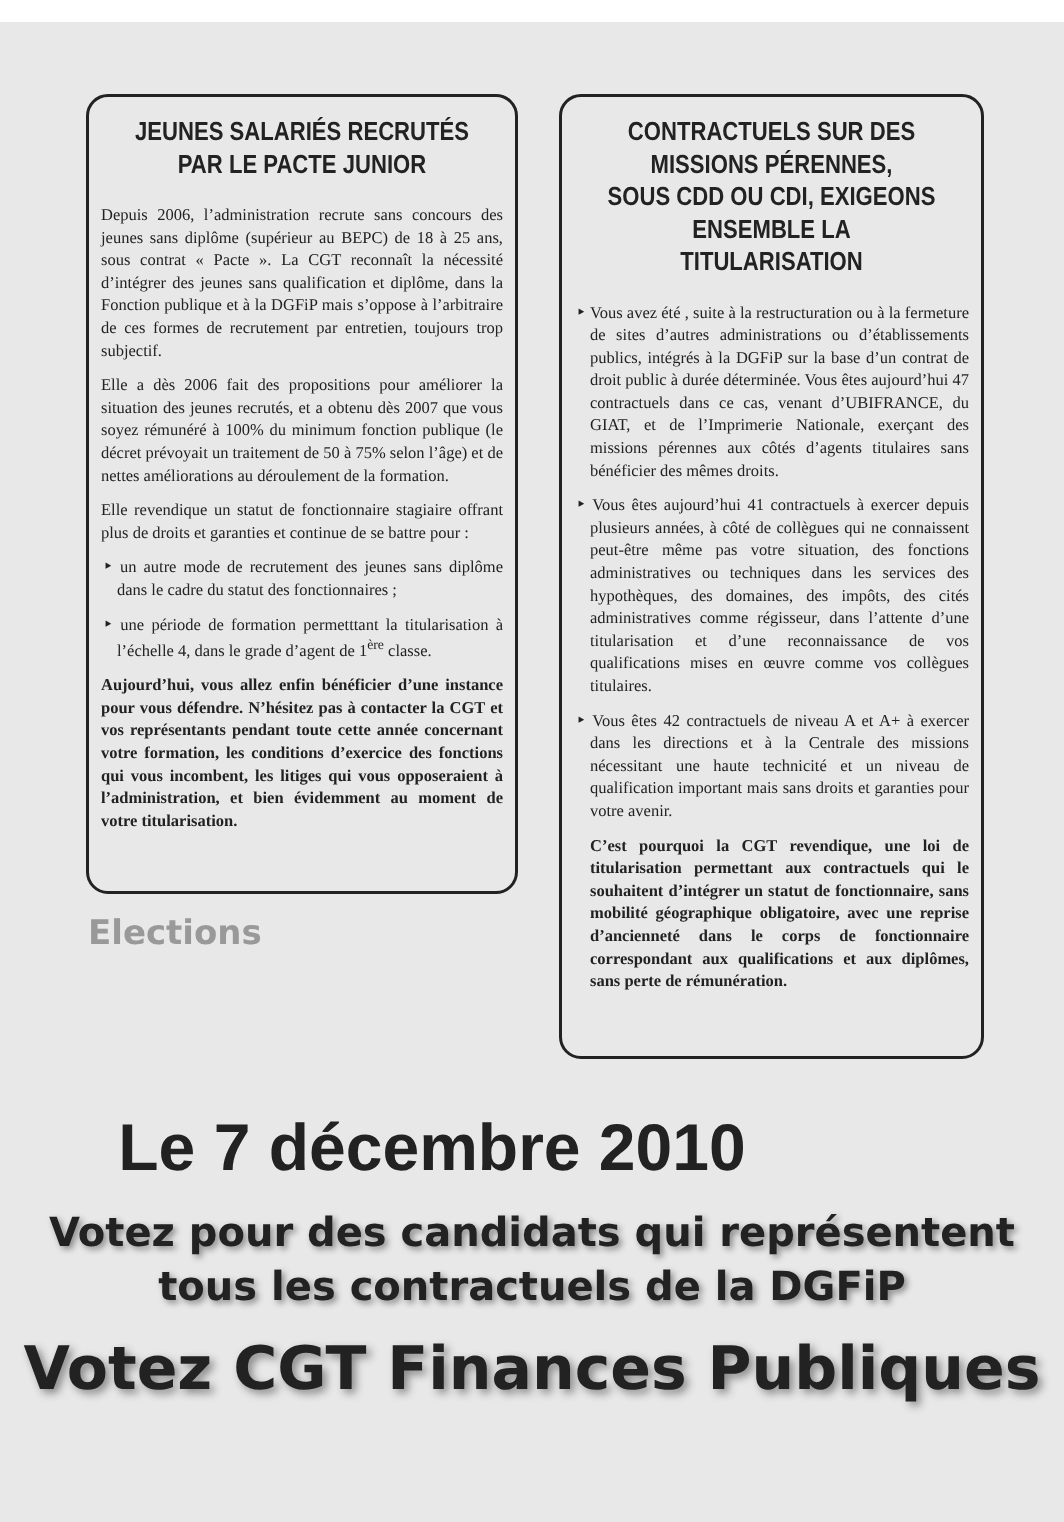JEUNES SALARIÉS RECRUTÉS
PAR LE PACTE JUNIOR
Depuis 2006, l’administration recrute sans concours des jeunes sans diplôme (supérieur au BEPC) de 18 à 25 ans, sous contrat « Pacte ». La CGT reconnaît la nécessité d’intégrer des jeunes sans qualification et diplôme, dans la Fonction publique et à la DGFiP mais s’oppose à l’arbitraire de ces formes de recrutement par entretien, toujours trop subjectif.
Elle a dès 2006 fait des propositions pour améliorer la situation des jeunes recrutés, et a obtenu dès 2007 que vous soyez rémunéré à 100% du minimum fonction publique (le décret prévoyait un traitement de 50 à 75% selon l’âge) et de nettes améliorations au déroulement de la formation.
Elle revendique un statut de fonctionnaire stagiaire offrant plus de droits et garanties et continue de se battre pour :
‣ un autre mode de recrutement des jeunes sans diplôme dans le cadre du statut des fonctionnaires ;
‣ une période de formation permetttant la titularisation à l’échelle 4, dans le grade d’agent de 1<sup>ère</sup> classe.
Aujourd’hui, vous allez enfin bénéficier d’une instance pour vous défendre. N’hésitez pas à contacter la CGT et vos représentants pendant toute cette année concernant votre formation, les conditions d’exercice des fonctions qui vous incombent, les litiges qui vous opposeraient à l’administration, et bien évidemment au moment de votre titularisation.
CONTRACTUELS SUR DES MISSIONS PÉRENNES,
SOUS CDD OU CDI, EXIGEONS ENSEMBLE LA TITULARISATION
‣ Vous avez été , suite à la restructuration ou à la fermeture de sites d’autres administrations ou d’établissements publics, intégrés à la DGFiP sur la base d’un contrat de droit public à durée déterminée. Vous êtes aujourd’hui 47 contractuels dans ce cas, venant d’UBIFRANCE, du GIAT, et de l’Imprimerie Nationale, exerçant des missions pérennes aux côtés d’agents titulaires sans bénéficier des mêmes droits.
‣ Vous êtes aujourd’hui 41 contractuels à exercer depuis plusieurs années, à côté de collègues qui ne connaissent peut-être même pas votre situation, des fonctions administratives ou techniques dans les services des hypothèques, des domaines, des impôts, des cités administratives comme régisseur, dans l’attente d’une titularisation et d’une reconnaissance de vos qualifications mises en œuvre comme vos collègues titulaires.
‣ Vous êtes 42 contractuels de niveau A et A+ à exercer dans les directions et à la Centrale des missions nécessitant une haute technicité et un niveau de qualification important mais sans droits et garanties pour votre avenir.
C’est pourquoi la CGT revendique, une loi de titularisation permettant aux contractuels qui le souhaitent d’intégrer un statut de fonctionnaire, sans mobilité géographique obligatoire, avec une reprise d’ancienneté dans le corps de fonctionnaire correspondant aux qualifications et aux diplômes, sans perte de rémunération.
Elections
Le 7 décembre 2010
Votez pour des candidats qui représentent
tous les contractuels de la DGFiP
Votez CGT Finances Publiques